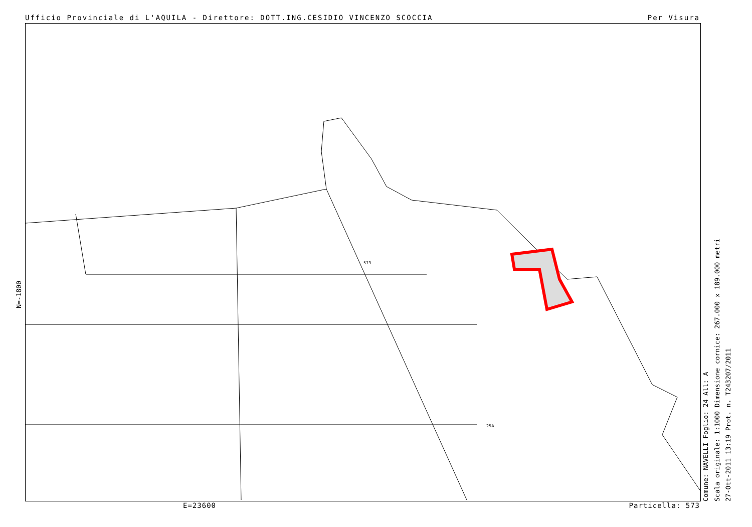Ufficio Provinciale di L'AQUILA - Direttore: DOTT.ING.CESIDIO VINCENZO SCOCCIA Per Visura
N=-1800
573
25A
Comune: NAVELLI Foglio: 24 All: A
Scala originale: 1:1000 Dimensione cornice: 267.000 x 189.000 metri
27-Ott-2011 13:19 Prot. n. T243207/2011
E=23600 Particella: 573